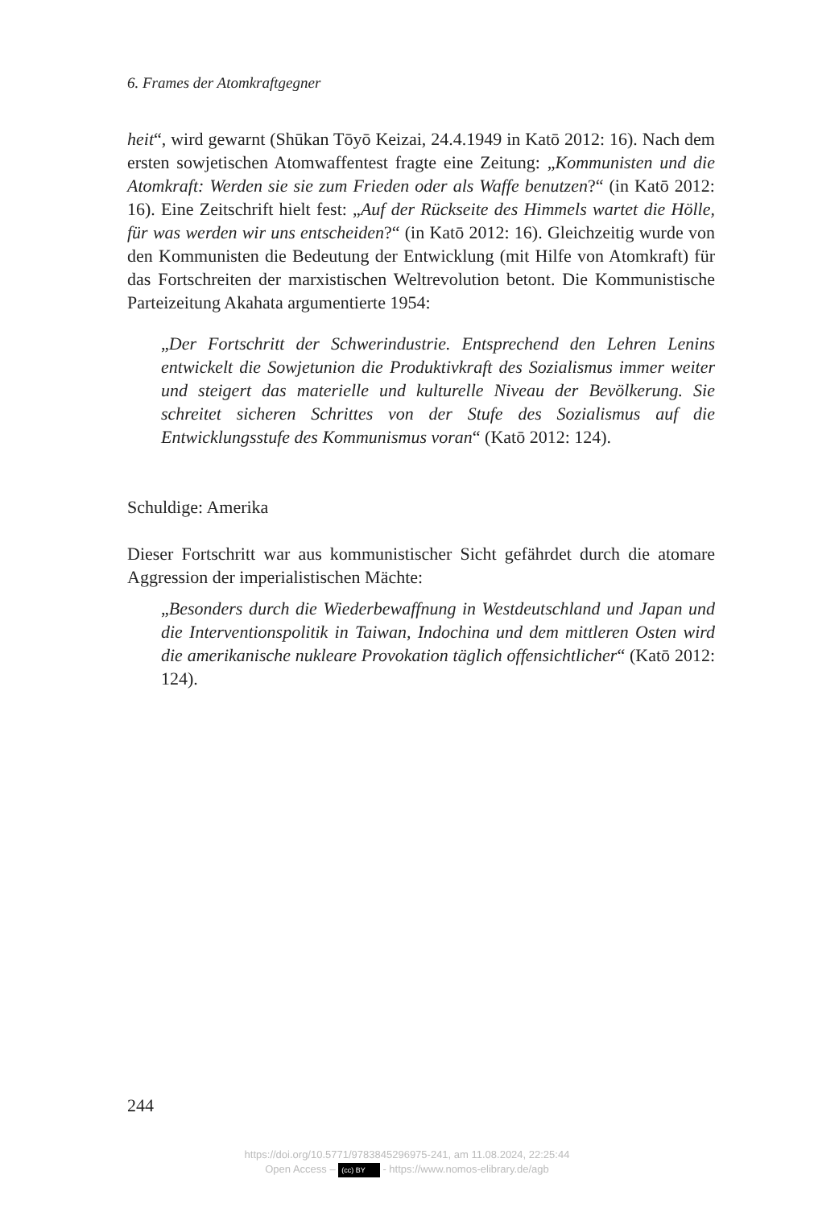6. Frames der Atomkraftgegner
heit“, wird gewarnt (Shūkan Tōyō Keizai, 24.4.1949 in Katō 2012: 16). Nach dem ersten sowjetischen Atomwaffentest fragte eine Zeitung: „Kommunisten und die Atomkraft: Werden sie sie zum Frieden oder als Waffe benutzen?“ (in Katō 2012: 16). Eine Zeitschrift hielt fest: „Auf der Rückseite des Himmels wartet die Hölle, für was werden wir uns entscheiden?“ (in Katō 2012: 16). Gleichzeitig wurde von den Kommunisten die Bedeutung der Entwicklung (mit Hilfe von Atomkraft) für das Fortschreiten der marxistischen Weltrevolution betont. Die Kommunistische Parteizeitung Akahata argumentierte 1954:
„Der Fortschritt der Schwerindustrie. Entsprechend den Lehren Lenins entwickelt die Sowjetunion die Produktivkraft des Sozialismus immer weiter und steigert das materielle und kulturelle Niveau der Bevölkerung. Sie schreitet sicheren Schrittes von der Stufe des Sozialismus auf die Entwicklungsstufe des Kommunismus voran“ (Katō 2012: 124).
Schuldige: Amerika
Dieser Fortschritt war aus kommunistischer Sicht gefährdet durch die atomare Aggression der imperialistischen Mächte:
„Besonders durch die Wiederbewaffnung in Westdeutschland und Japan und die Interventionspolitik in Taiwan, Indochina und dem mittleren Osten wird die amerikanische nukleare Provokation täglich offensichtlicher“ (Katō 2012: 124).
244
https://doi.org/10.5771/9783845296975-241, am 11.08.2024, 22:25:44
Open Access – (cc) BY - https://www.nomos-elibrary.de/agb